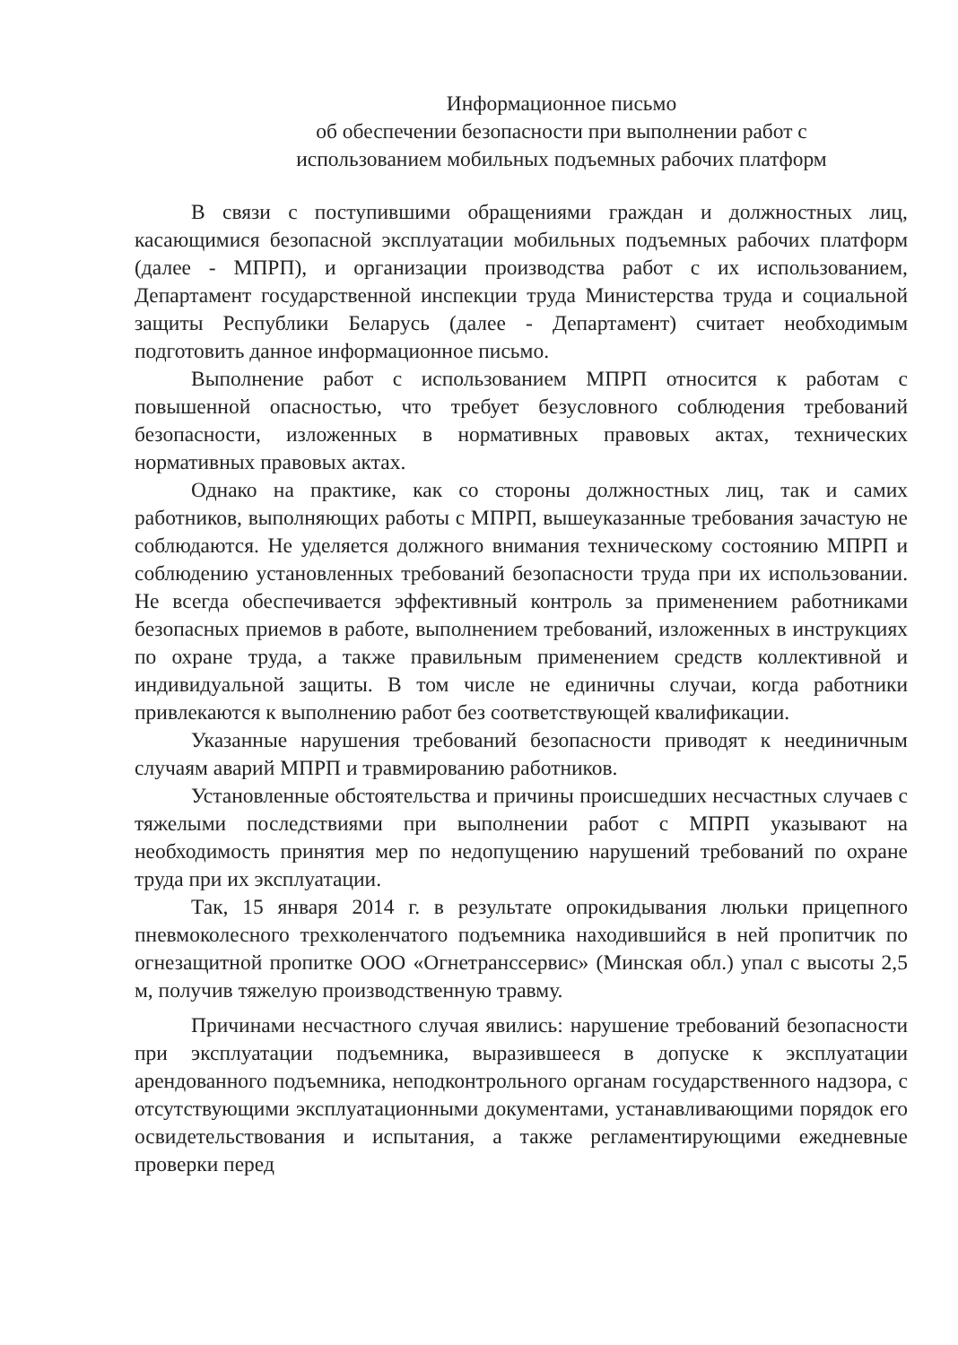Информационное письмо
об обеспечении безопасности при выполнении работ с
использованием мобильных подъемных рабочих платформ
В связи с поступившими обращениями граждан и должностных лиц, касающимися безопасной эксплуатации мобильных подъемных рабочих платформ (далее - МПРП), и организации производства работ с их использованием, Департамент государственной инспекции труда Министерства труда и социальной защиты Республики Беларусь (далее - Департамент) считает необходимым подготовить данное информационное письмо.
Выполнение работ с использованием МПРП относится к работам с повышенной опасностью, что требует безусловного соблюдения требований безопасности, изложенных в нормативных правовых актах, технических нормативных правовых актах.
Однако на практике, как со стороны должностных лиц, так и самих работников, выполняющих работы с МПРП, вышеуказанные требования зачастую не соблюдаются. Не уделяется должного внимания техническому состоянию МПРП и соблюдению установленных требований безопасности труда при их использовании. Не всегда обеспечивается эффективный контроль за применением работниками безопасных приемов в работе, выполнением требований, изложенных в инструкциях по охране труда, а также правильным применением средств коллективной и индивидуальной защиты. В том числе не единичны случаи, когда работники привлекаются к выполнению работ без соответствующей квалификации.
Указанные нарушения требований безопасности приводят к неединичным случаям аварий МПРП и травмированию работников.
Установленные обстоятельства и причины происшедших несчастных случаев с тяжелыми последствиями при выполнении работ с МПРП указывают на необходимость принятия мер по недопущению нарушений требований по охране труда при их эксплуатации.
Так, 15 января 2014 г. в результате опрокидывания люльки прицепного пневмоколесного трехколенчатого подъемника находившийся в ней пропитчик по огнезащитной пропитке ООО «Огнетранссервис» (Минская обл.) упал с высоты 2,5 м, получив тяжелую производственную травму.
Причинами несчастного случая явились: нарушение требований безопасности при эксплуатации подъемника, выразившееся в допуске к эксплуатации арендованного подъемника, неподконтрольного органам государственного надзора, с отсутствующими эксплуатационными документами, устанавливающими порядок его освидетельствования и испытания, а также регламентирующими ежедневные проверки перед